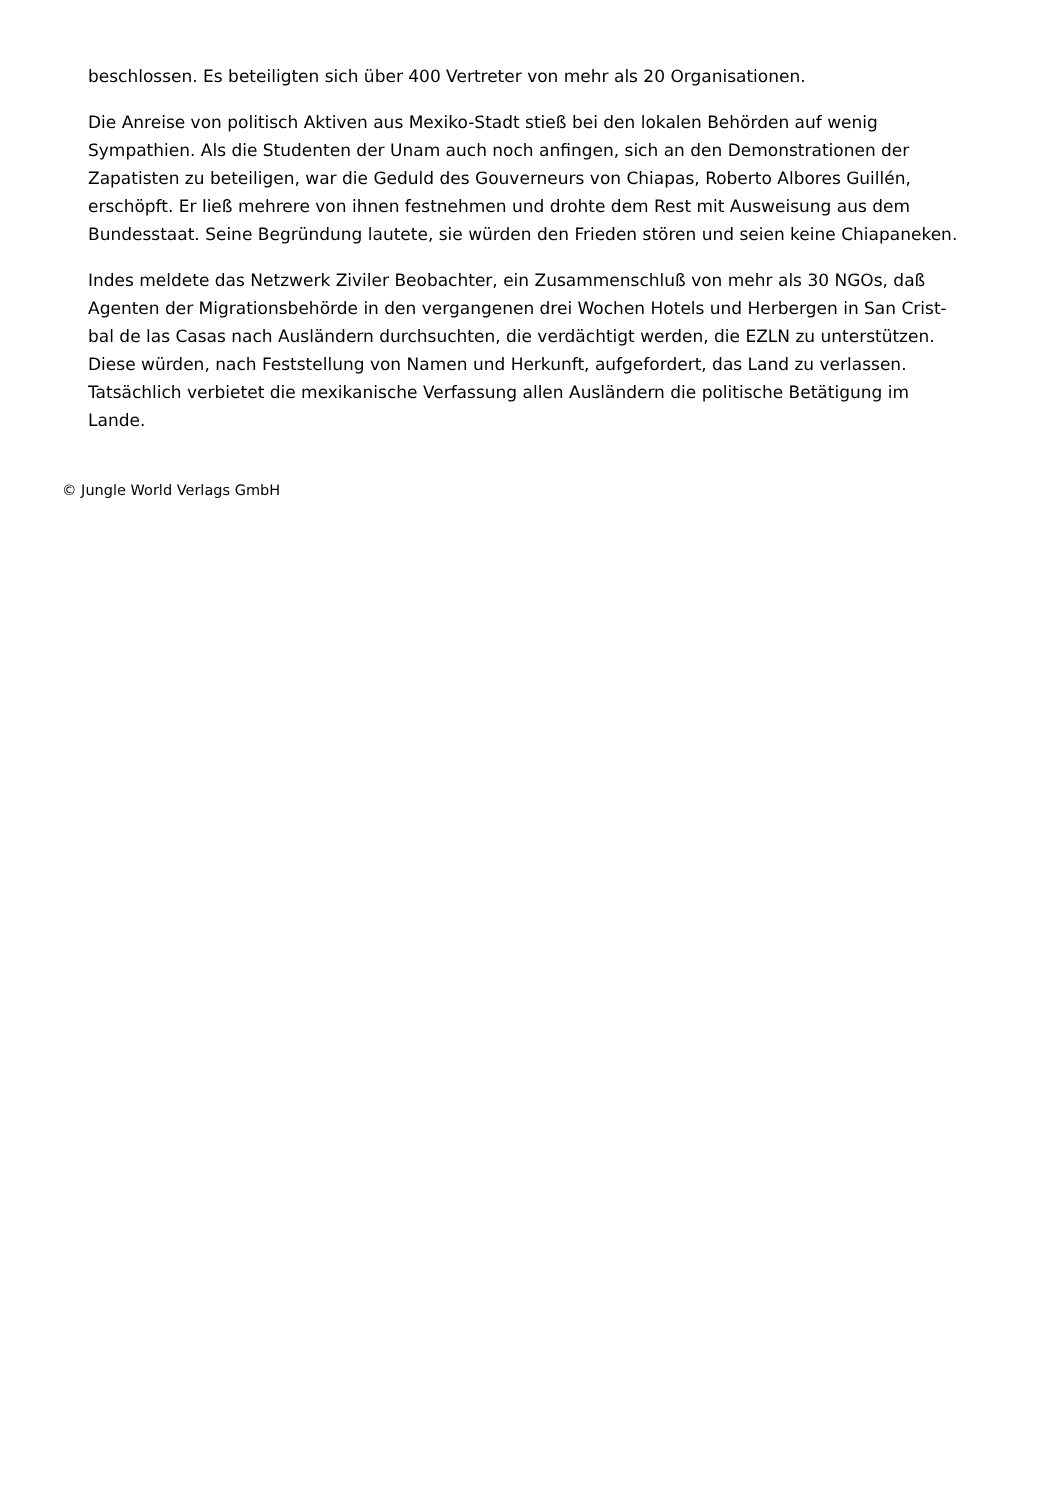beschlossen. Es beteiligten sich über 400 Vertreter von mehr als 20 Organisationen.
Die Anreise von politisch Aktiven aus Mexiko-Stadt stieß bei den lokalen Behörden auf wenig Sympathien. Als die Studenten der Unam auch noch anfingen, sich an den Demonstrationen der Zapatisten zu beteiligen, war die Geduld des Gouverneurs von Chiapas, Roberto Albores Guillén, erschöpft. Er ließ mehrere von ihnen festnehmen und drohte dem Rest mit Ausweisung aus dem Bundesstaat. Seine Begründung lautete, sie würden den Frieden stören und seien keine Chiapaneken.
Indes meldete das Netzwerk Ziviler Beobachter, ein Zusammenschluß von mehr als 30 NGOs, daß Agenten der Migrationsbehörde in den vergangenen drei Wochen Hotels und Herbergen in San Crist-bal de las Casas nach Ausländern durchsuchten, die verdächtigt werden, die EZLN zu unterstützen. Diese würden, nach Feststellung von Namen und Herkunft, aufgefordert, das Land zu verlassen. Tatsächlich verbietet die mexikanische Verfassung allen Ausländern die politische Betätigung im Lande.
© Jungle World Verlags GmbH